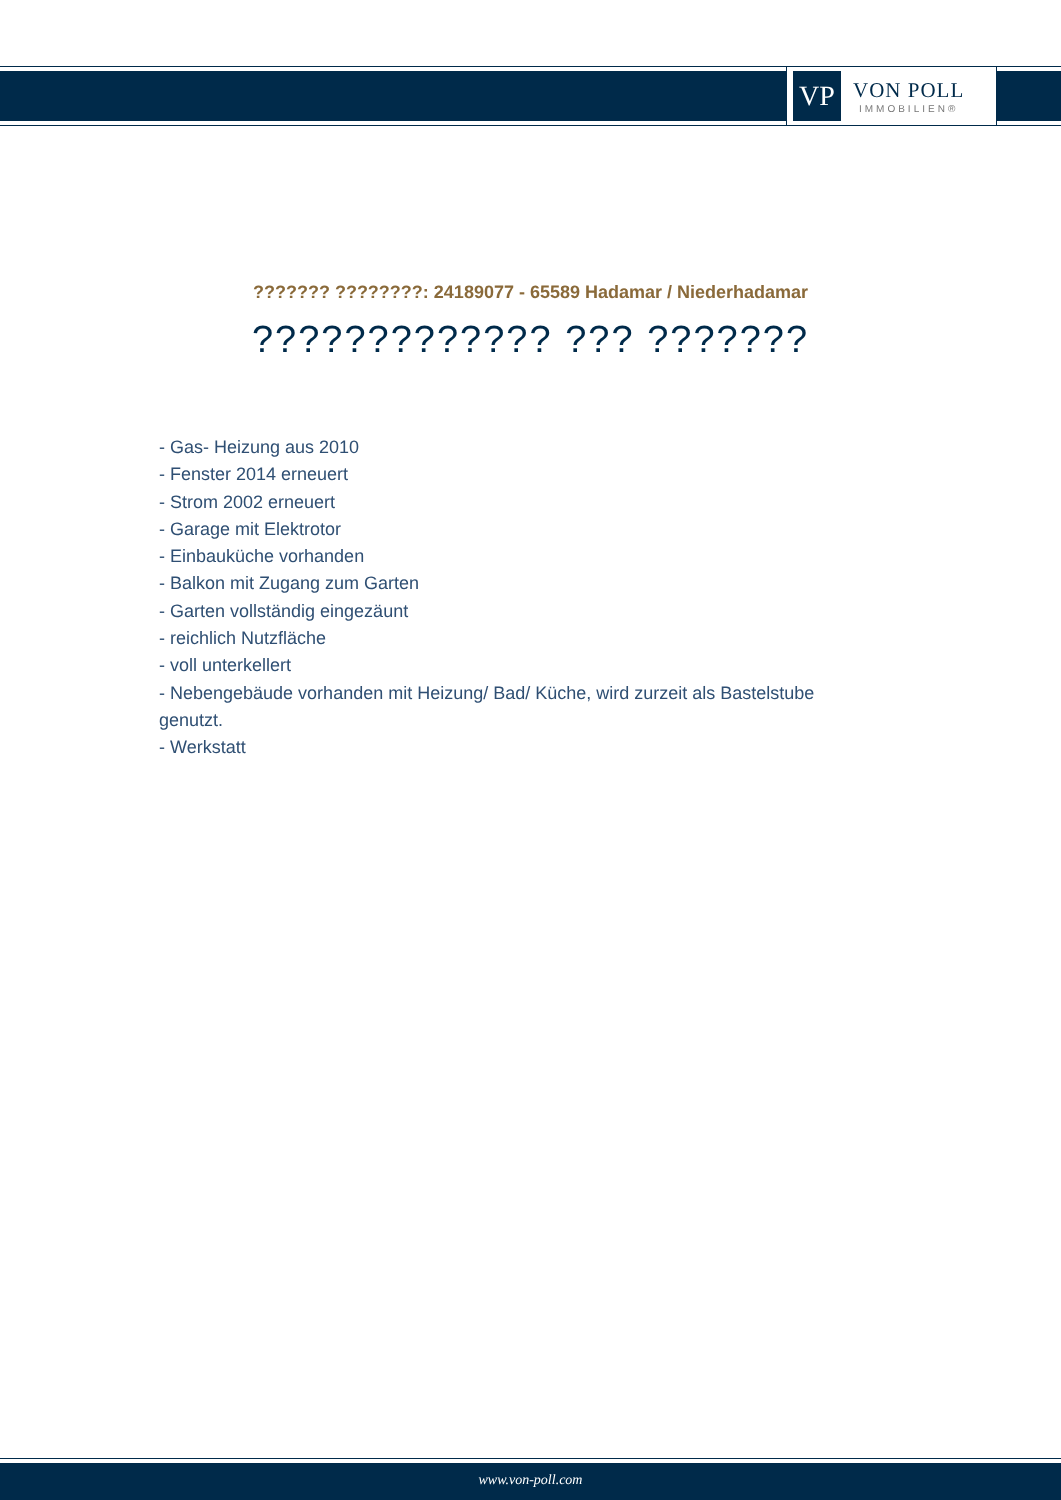VP
VON POLL
IMMOBILIEN®
??????? ????????: 24189077 - 65589 Hadamar / Niederhadamar
????????????? ??? ???????
- Gas- Heizung aus 2010
- Fenster 2014 erneuert
- Strom 2002 erneuert
- Garage mit Elektrotor
- Einbauküche vorhanden
- Balkon mit Zugang zum Garten
- Garten vollständig eingezäunt
- reichlich Nutzfläche
- voll unterkellert
- Nebengebäude vorhanden mit Heizung/ Bad/ Küche, wird zurzeit als Bastelstube genutzt.
- Werkstatt
www.von-poll.com